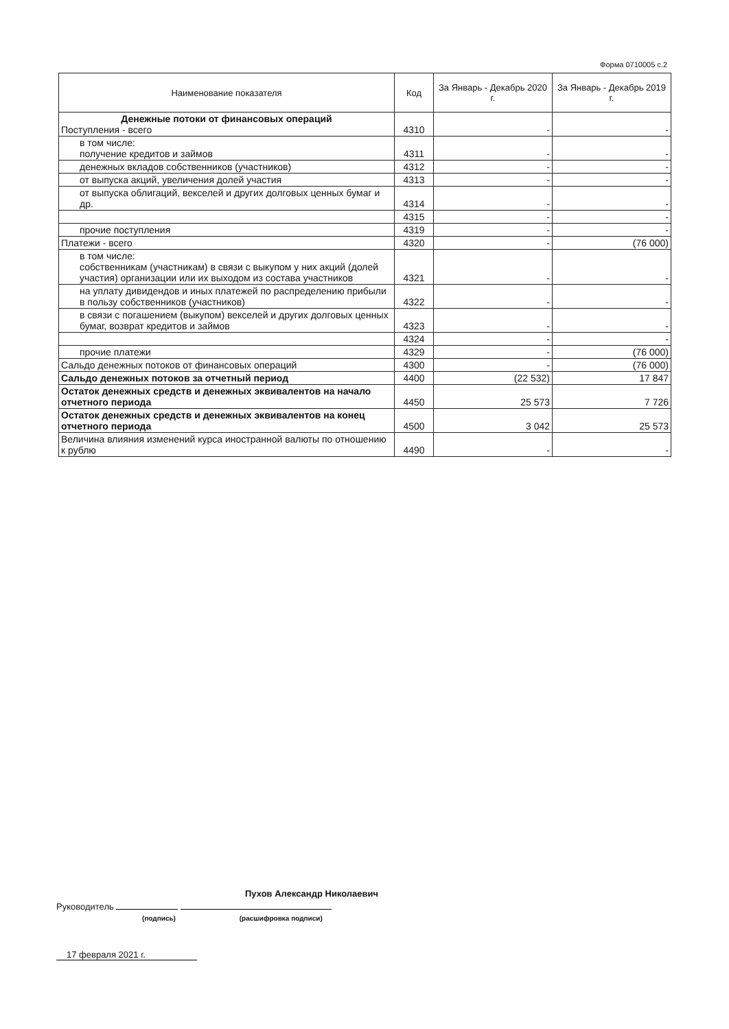Форма 0710005 с.2
| Наименование показателя | Код | За Январь - Декабрь 2020 г. | За Январь - Декабрь 2019 г. |
| --- | --- | --- | --- |
| Денежные потоки от финансовых операций Поступления - всего | 4310 | - | - |
| в том числе: получение кредитов и займов | 4311 | - | - |
| денежных вкладов собственников (участников) | 4312 | - | - |
| от выпуска акций, увеличения долей участия | 4313 | - | - |
| от выпуска облигаций, векселей и других долговых ценных бумаг и др. | 4314 | - | - |
| | 4315 | - | - |
| прочие поступления | 4319 | - | - |
| Платежи - всего | 4320 | - | (76 000) |
| в том числе: собственникам (участникам) в связи с выкупом у них акций (долей участия) организации или их выходом из состава участников | 4321 | - | - |
| на уплату дивидендов и иных платежей по распределению прибыли в пользу собственников (участников) | 4322 | - | - |
| в связи с погашением (выкупом) векселей и других долговых ценных бумаг, возврат кредитов и займов | 4323 | - | - |
| | 4324 | - | - |
| прочие платежи | 4329 | - | (76 000) |
| Сальдо денежных потоков от финансовых операций | 4300 | - | (76 000) |
| Сальдо денежных потоков за отчетный период | 4400 | (22 532) | 17 847 |
| Остаток денежных средств и денежных эквивалентов на начало отчетного периода | 4450 | 25 573 | 7 726 |
| Остаток денежных средств и денежных эквивалентов на конец отчетного периода | 4500 | 3 042 | 25 573 |
| Величина влияния изменений курса иностранной валюты по отношению к рублю | 4490 | - | - |
Пухов Александр Николаевич
Руководитель
(подпись) (расшифровка подписи)
17 февраля 2021 г.